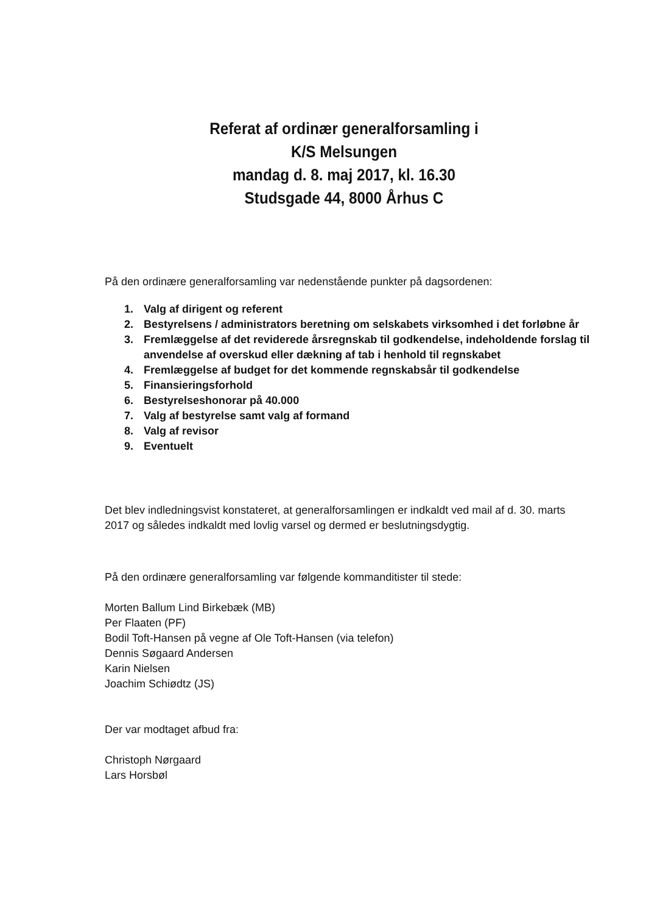Referat af ordinær generalforsamling i
K/S Melsungen
mandag d. 8. maj 2017, kl. 16.30
Studsgade 44, 8000 Århus C
På den ordinære generalforsamling var nedenstående punkter på dagsordenen:
1. Valg af dirigent og referent
2. Bestyrelsens / administrators beretning om selskabets virksomhed i det forløbne år
3. Fremlæggelse af det reviderede årsregnskab til godkendelse, indeholdende forslag til anvendelse af overskud eller dækning af tab i henhold til regnskabet
4. Fremlæggelse af budget for det kommende regnskabsår til godkendelse
5. Finansieringsforhold
6. Bestyrelseshonorar på 40.000
7. Valg af bestyrelse samt valg af formand
8. Valg af revisor
9. Eventuelt
Det blev indledningsvist konstateret, at generalforsamlingen er indkaldt ved mail af d. 30. marts 2017 og således indkaldt med lovlig varsel og dermed er beslutningsdygtig.
På den ordinære generalforsamling var følgende kommanditister til stede:
Morten Ballum Lind Birkebæk (MB)
Per Flaaten (PF)
Bodil Toft-Hansen på vegne af Ole Toft-Hansen (via telefon)
Dennis Søgaard Andersen
Karin Nielsen
Joachim Schiødtz (JS)
Der var modtaget afbud fra:
Christoph Nørgaard
Lars Horsbøl